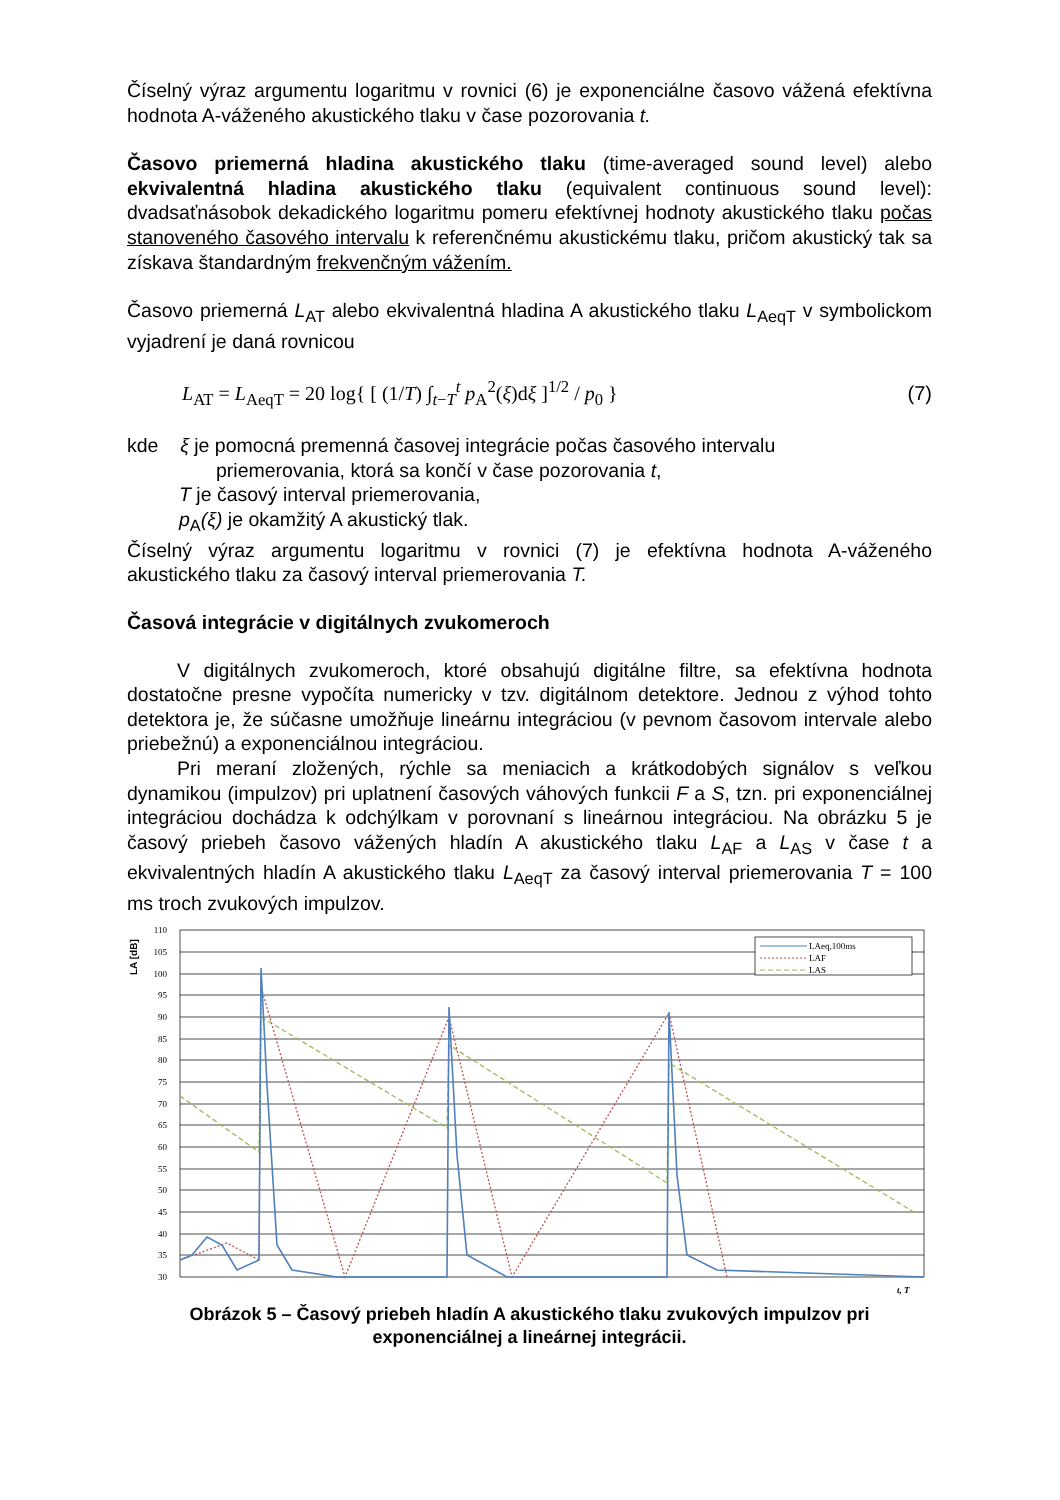Číselný výraz argumentu logaritmu v rovnici (6) je exponenciálne časovo vážená efektívna hodnota A-váženého akustického tlaku v čase pozorovania t.
Časovo priemerná hladina akustického tlaku (time-averaged sound level) alebo ekvivalentná hladina akustického tlaku (equivalent continuous sound level): dvadsaťnásobok dekadického logaritmu pomeru efektívnej hodnoty akustického tlaku počas stanoveného časového intervalu k referenčnému akustickému tlaku, pričom akustický tak sa získava štandardným frekvenčným vážením.
Časovo priemerná L<sub>AT</sub> alebo ekvivalentná hladina A akustického tlaku L<sub>AeqT</sub> v symbolickom vyjadrení je daná rovnicou
L<sub>AT</sub> = L<sub>AeqT</sub> = 20 log{ [ (1/T) ∫<sub>t−T</sub><sup>t</sup> p<sub>A</sub><sup>2</sup>(ξ)dξ ]<sup>1/2</sup> / p<sub>0</sub> }
(7)
kde ξ je pomocná premenná časovej integrácie počas časového intervalu
priemerovania, ktorá sa končí v čase pozorovania t,
T je časový interval priemerovania,
p<sub>A</sub>(ξ) je okamžitý A akustický tlak.
Číselný výraz argumentu logaritmu v rovnici (7) je efektívna hodnota A-váženého akustického tlaku za časový interval priemerovania T.
Časová integrácie v digitálnych zvukomeroch
V digitálnych zvukomeroch, ktoré obsahujú digitálne filtre, sa efektívna hodnota dostatočne presne vypočíta numericky v tzv. digitálnom detektore. Jednou z výhod tohto detektora je, že súčasne umožňuje lineárnu integráciou (v pevnom časovom intervale alebo priebežnú) a exponenciálnou integráciou.
Pri meraní zložených, rýchle sa meniacich a krátkodobých signálov s veľkou dynamikou (impulzov) pri uplatnení časových váhových funkcii F a S, tzn. pri exponenciálnej integráciou dochádza k odchýlkam v porovnaní s lineárnou integráciou. Na obrázku 5 je časový priebeh časovo vážených hladín A akustického tlaku L<sub>AF</sub> a L<sub>AS</sub> v čase t a ekvivalentných hladín A akustického tlaku L<sub>AeqT</sub> za časový interval priemerovania T = 100 ms troch zvukových impulzov.
LA [dB]
110
105
100
95
90
85
80
75
70
65
60
55
50
45
40
35
30
LAeq,100ms
LAF
LAS
t, T
Obrázok 5 – Časový priebeh hladín A akustického tlaku zvukových impulzov pri
exponenciálnej a lineárnej integrácii.